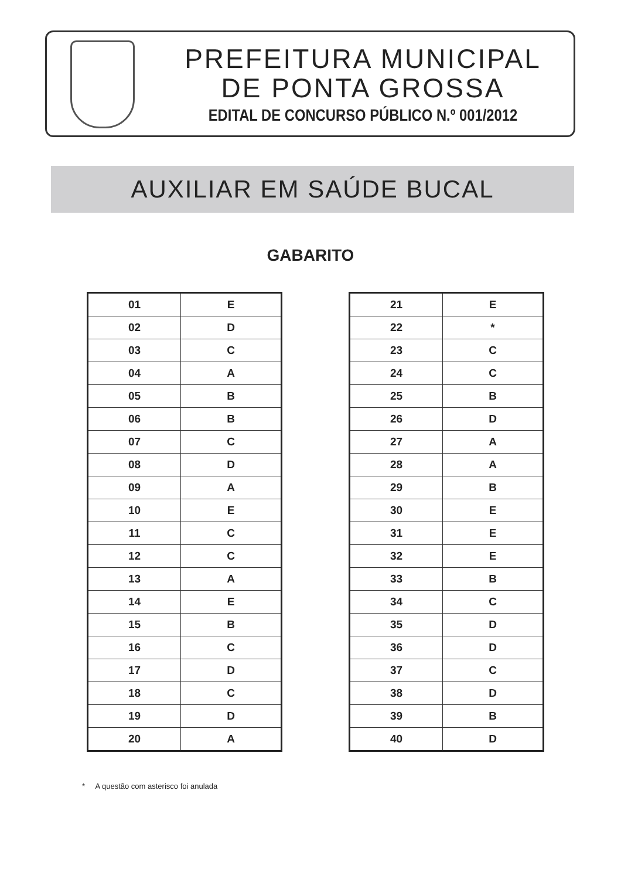PREFEITURA MUNICIPAL
DE PONTA GROSSA
EDITAL DE CONCURSO PÚBLICO N.º 001/2012
AUXILIAR EM SAÚDE BUCAL
GABARITO
| 01 | E |
| 02 | D |
| 03 | C |
| 04 | A |
| 05 | B |
| 06 | B |
| 07 | C |
| 08 | D |
| 09 | A |
| 10 | E |
| 11 | C |
| 12 | C |
| 13 | A |
| 14 | E |
| 15 | B |
| 16 | C |
| 17 | D |
| 18 | C |
| 19 | D |
| 20 | A |
| 21 | E |
| 22 | * |
| 23 | C |
| 24 | C |
| 25 | B |
| 26 | D |
| 27 | A |
| 28 | A |
| 29 | B |
| 30 | E |
| 31 | E |
| 32 | E |
| 33 | B |
| 34 | C |
| 35 | D |
| 36 | D |
| 37 | C |
| 38 | D |
| 39 | B |
| 40 | D |
* A questão com asterisco foi anulada